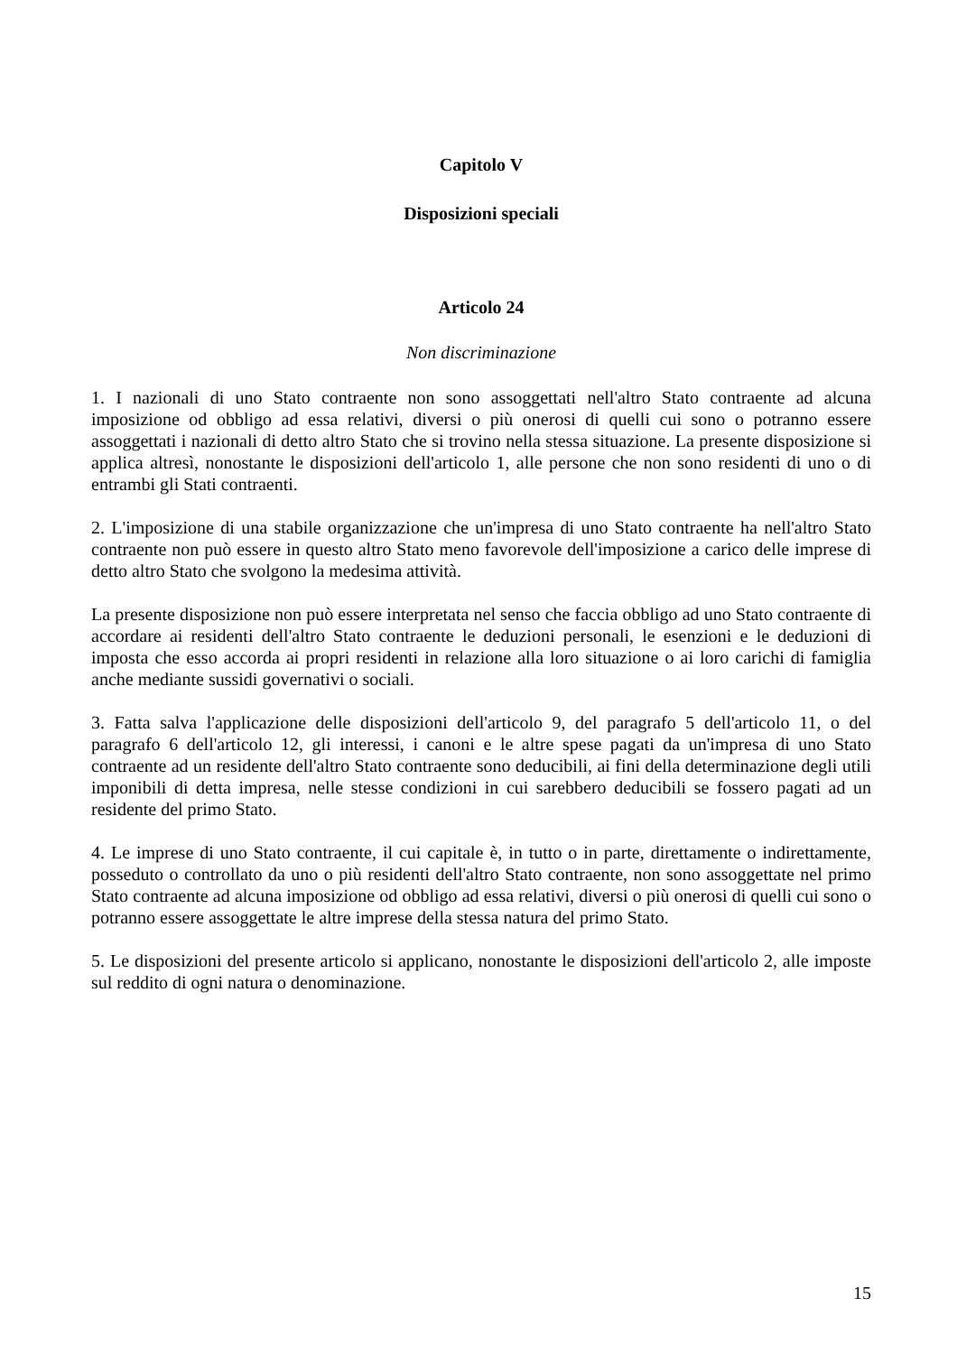Capitolo V
Disposizioni speciali
Articolo 24
Non discriminazione
1. I nazionali di uno Stato contraente non sono assoggettati nell'altro Stato contraente ad alcuna imposizione od obbligo ad essa relativi, diversi o più onerosi di quelli cui sono o potranno essere assoggettati i nazionali di detto altro Stato che si trovino nella stessa situazione. La presente disposizione si applica altresì, nonostante le disposizioni dell'articolo 1, alle persone che non sono residenti di uno o di entrambi gli Stati contraenti.
2. L'imposizione di una stabile organizzazione che un'impresa di uno Stato contraente ha nell'altro Stato contraente non può essere in questo altro Stato meno favorevole dell'imposizione a carico delle imprese di detto altro Stato che svolgono la medesima attività.
La presente disposizione non può essere interpretata nel senso che faccia obbligo ad uno Stato contraente di accordare ai residenti dell'altro Stato contraente le deduzioni personali, le esenzioni e le deduzioni di imposta che esso accorda ai propri residenti in relazione alla loro situazione o ai loro carichi di famiglia anche mediante sussidi governativi o sociali.
3. Fatta salva l'applicazione delle disposizioni dell'articolo 9, del paragrafo 5 dell'articolo 11, o del paragrafo 6 dell'articolo 12, gli interessi, i canoni e le altre spese pagati da un'impresa di uno Stato contraente ad un residente dell'altro Stato contraente sono deducibili, ai fini della determinazione degli utili imponibili di detta impresa, nelle stesse condizioni in cui sarebbero deducibili se fossero pagati ad un residente del primo Stato.
4. Le imprese di uno Stato contraente, il cui capitale è, in tutto o in parte, direttamente o indirettamente, posseduto o controllato da uno o più residenti dell'altro Stato contraente, non sono assoggettate nel primo Stato contraente ad alcuna imposizione od obbligo ad essa relativi, diversi o più onerosi di quelli cui sono o potranno essere assoggettate le altre imprese della stessa natura del primo Stato.
5. Le disposizioni del presente articolo si applicano, nonostante le disposizioni dell'articolo 2, alle imposte sul reddito di ogni natura o denominazione.
15